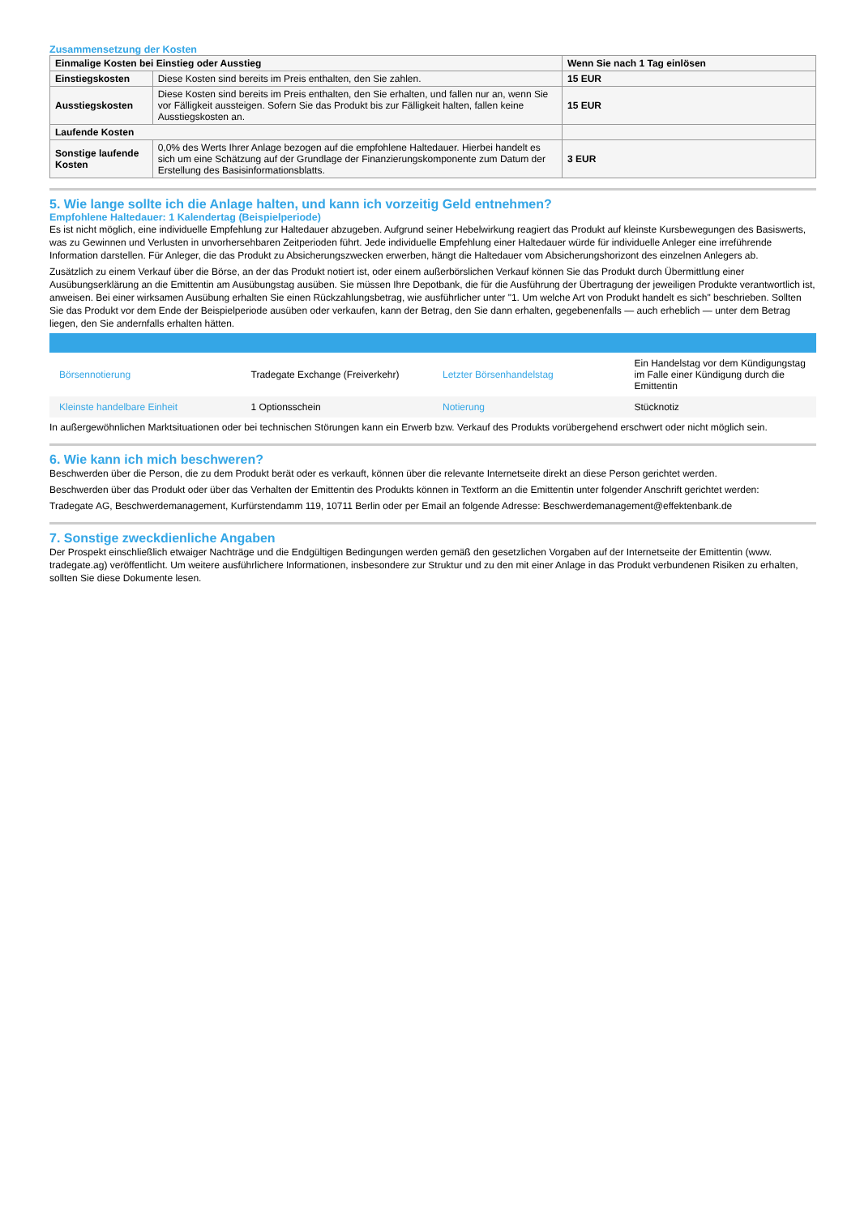Zusammensetzung der Kosten
| Einmalige Kosten bei Einstieg oder Ausstieg | | Wenn Sie nach 1 Tag einlösen |
| --- | --- | --- |
| Einstiegskosten | Diese Kosten sind bereits im Preis enthalten, den Sie zahlen. | 15 EUR |
| Ausstiegskosten | Diese Kosten sind bereits im Preis enthalten, den Sie erhalten, und fallen nur an, wenn Sie vor Fälligkeit aussteigen. Sofern Sie das Produkt bis zur Fälligkeit halten, fallen keine Ausstiegskosten an. | 15 EUR |
| Laufende Kosten | | |
| Sonstige laufende Kosten | 0,0% des Werts Ihrer Anlage bezogen auf die empfohlene Haltedauer. Hierbei handelt es sich um eine Schätzung auf der Grundlage der Finanzierungskomponente zum Datum der Erstellung des Basisinformationsblatts. | 3 EUR |
5. Wie lange sollte ich die Anlage halten, und kann ich vorzeitig Geld entnehmen?
Empfohlene Haltedauer: 1 Kalendertag (Beispielperiode)
Es ist nicht möglich, eine individuelle Empfehlung zur Haltedauer abzugeben. Aufgrund seiner Hebelwirkung reagiert das Produkt auf kleinste Kursbewegungen des Basiswerts, was zu Gewinnen und Verlusten in unvorhersehbaren Zeitperioden führt. Jede individuelle Empfehlung einer Haltedauer würde für individuelle Anleger eine irreführende Information darstellen. Für Anleger, die das Produkt zu Absicherungszwecken erwerben, hängt die Haltedauer vom Absicherungshorizont des einzelnen Anlegers ab.
Zusätzlich zu einem Verkauf über die Börse, an der das Produkt notiert ist, oder einem außerbörslichen Verkauf können Sie das Produkt durch Übermittlung einer Ausübungserklärung an die Emittentin am Ausübungstag ausüben. Sie müssen Ihre Depotbank, die für die Ausführung der Übertragung der jeweiligen Produkte verantwortlich ist, anweisen. Bei einer wirksamen Ausübung erhalten Sie einen Rückzahlungsbetrag, wie ausführlicher unter "1. Um welche Art von Produkt handelt es sich" beschrieben. Sollten Sie das Produkt vor dem Ende der Beispielperiode ausüben oder verkaufen, kann der Betrag, den Sie dann erhalten, gegebenenfalls — auch erheblich — unter dem Betrag liegen, den Sie andernfalls erhalten hätten.
| Börsennotierung | Tradegate Exchange (Freiverkehr) | Letzter Börsenhandelstag | Ein Handelstag vor dem Kündigungstag im Falle einer Kündigung durch die Emittentin |
| Kleinste handelbare Einheit | 1 Optionsschein | Notierung | Stücknotiz |
In außergewöhnlichen Marktsituationen oder bei technischen Störungen kann ein Erwerb bzw. Verkauf des Produkts vorübergehend erschwert oder nicht möglich sein.
6. Wie kann ich mich beschweren?
Beschwerden über die Person, die zu dem Produkt berät oder es verkauft, können über die relevante Internetseite direkt an diese Person gerichtet werden.
Beschwerden über das Produkt oder über das Verhalten der Emittentin des Produkts können in Textform an die Emittentin unter folgender Anschrift gerichtet werden:
Tradegate AG, Beschwerdemanagement, Kurfürstendamm 119, 10711 Berlin oder per Email an folgende Adresse: Beschwerdemanagement@effektenbank.de
7. Sonstige zweckdienliche Angaben
Der Prospekt einschließlich etwaiger Nachträge und die Endgültigen Bedingungen werden gemäß den gesetzlichen Vorgaben auf der Internetseite der Emittentin (www. tradegate.ag) veröffentlicht. Um weitere ausführlichere Informationen, insbesondere zur Struktur und zu den mit einer Anlage in das Produkt verbundenen Risiken zu erhalten, sollten Sie diese Dokumente lesen.